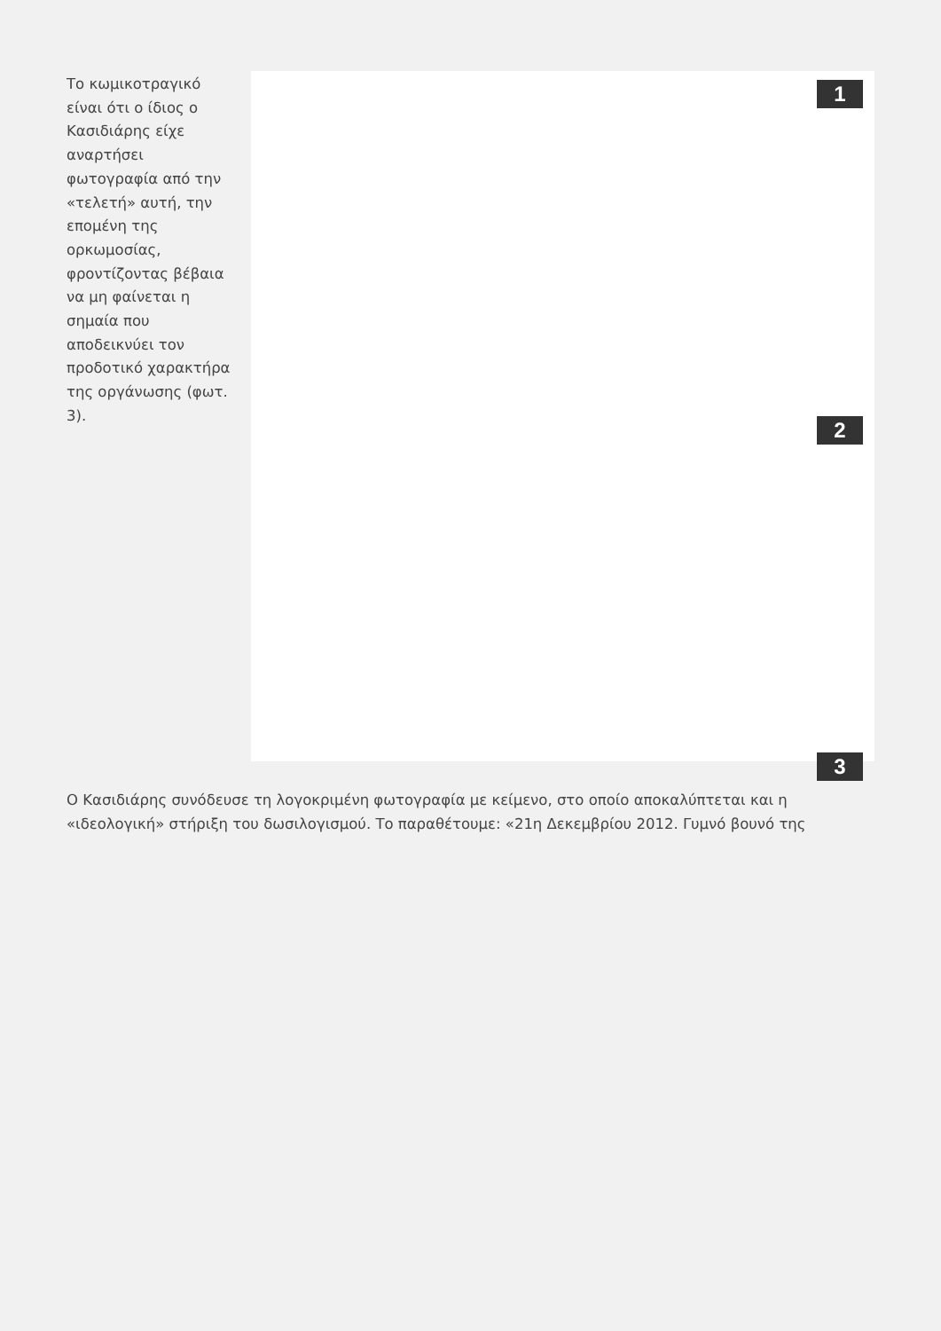Το κωμικοτραγικό είναι ότι ο ίδιος ο Κασιδιάρης είχε αναρτήσει φωτογραφία από την «τελετή» αυτή, την επομένη της ορκωμοσίας, φροντίζοντας βέβαια να μη φαίνεται η σημαία που αποδεικνύει τον προδοτικό χαρακτήρα της οργάνωσης (φωτ. 3).
1
2
3
Ο Κασιδιάρης συνόδευσε τη λογοκριμένη φωτογραφία με κείμενο, στο οποίο αποκαλύπτεται και η «ιδεολογική» στήριξη του δωσιλογισμού. Το παραθέτουμε: «21η Δεκεμβρίου 2012. Γυμνό βουνό της